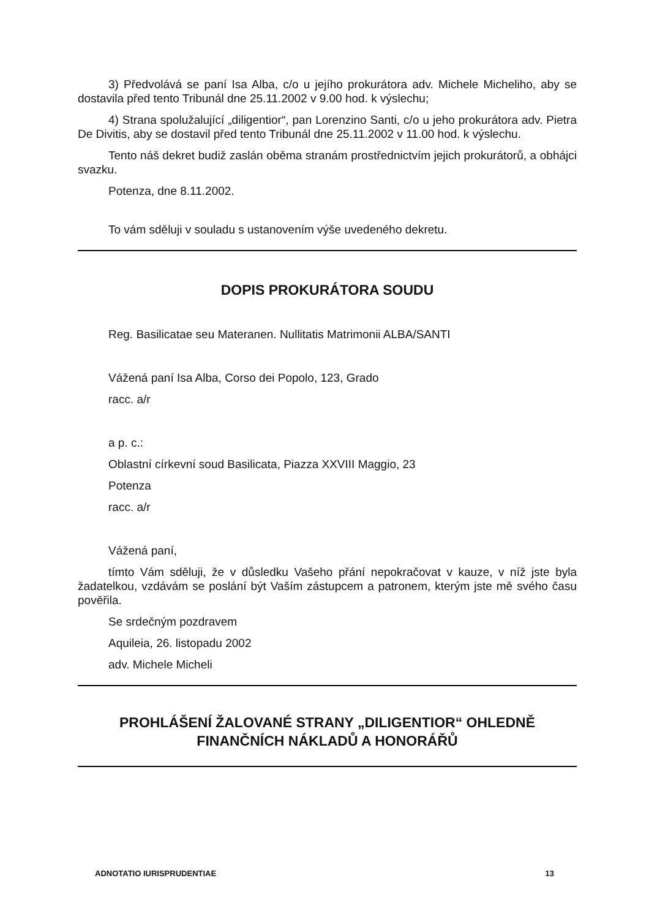3) Předvolává se paní Isa Alba, c/o u jejího prokurátora adv. Michele Micheliho, aby se dostavila před tento Tribunál dne 25.11.2002 v 9.00 hod. k výslechu;
4) Strana spolužalující „diligentior“, pan Lorenzino Santi, c/o u jeho prokurátora adv. Pietra De Divitis, aby se dostavil před tento Tribunál dne 25.11.2002 v 11.00 hod. k výslechu.
Tento náš dekret budiž zaslán oběma stranám prostřednictvím jejich prokurátorů, a obhájci svazku.
Potenza, dne 8.11.2002.
To vám sděluji v souladu s ustanovením výše uvedeného dekretu.
DOPIS PROKURÁTORA SOUDU
Reg. Basilicatae seu Materanen. Nullitatis Matrimonii ALBA/SANTI
Vážená paní Isa Alba, Corso dei Popolo, 123, Grado
racc. a/r
a p. c.:
Oblastní církevní soud Basilicata, Piazza XXVIII Maggio, 23
Potenza
racc. a/r
Vážená paní,
tímto Vám sděluji, že v důsledku Vašeho přání nepokračovat v kauze, v níž jste byla žadatelkou, vzdávám se poslání být Vaším zástupcem a patronem, kterým jste mě svého času pověřila.
Se srdečným pozdravem
Aquileia, 26. listopadu 2002
adv. Michele Micheli
PROHLÁŠENÍ ŽALOVANÉ STRANY „DILIGENTIOR“ OHLEDNĚ FINANČNÍCH NÁKLADŮ A HONORÁŘŮ
ADNOTATIO IURISPRUDENTIAE 13